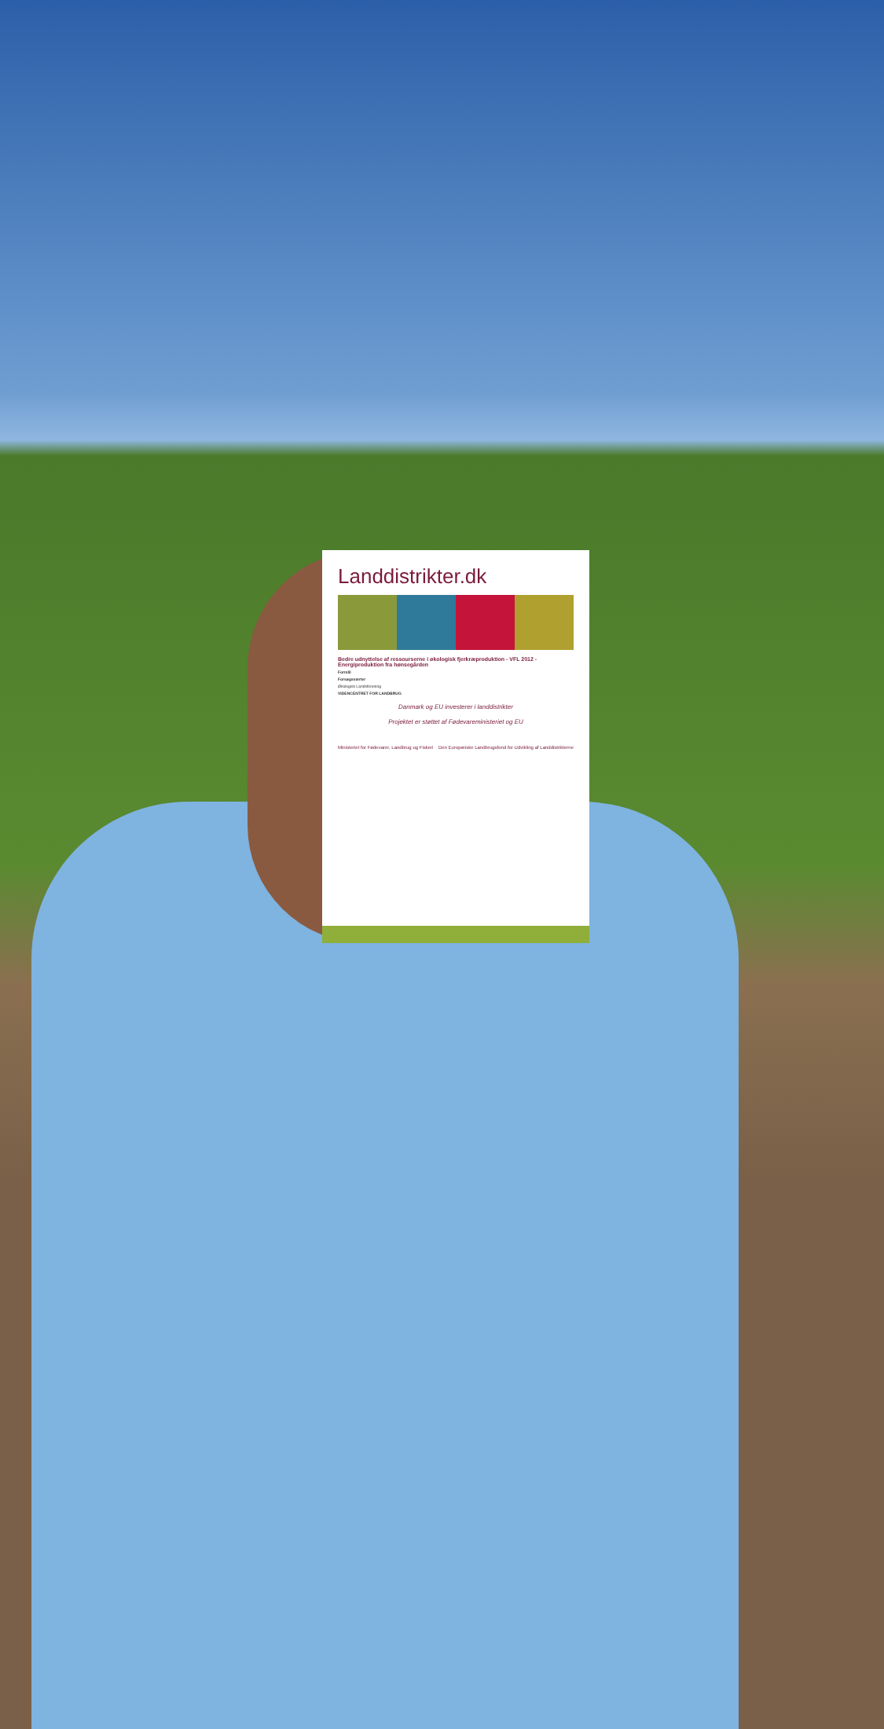Landdistrikter.dk
Bedre udnyttelse af ressourserne i økologisk fjerkræproduktion - VFL 2012 - Energiproduktion fra hønsegården
Formål
Forsøgsværter
Økologisk Landsforening
VIDENCENTRET FOR LANDBRUG
Danmark og EU investerer i landdistrikter
Projektet er støttet af Fødevareministeriet og EU
Ministeriet for Fødevarer, Landbrug og Fiskeri Den Europæiske Landbrugsfond for Udvikling af Landdistrikterne